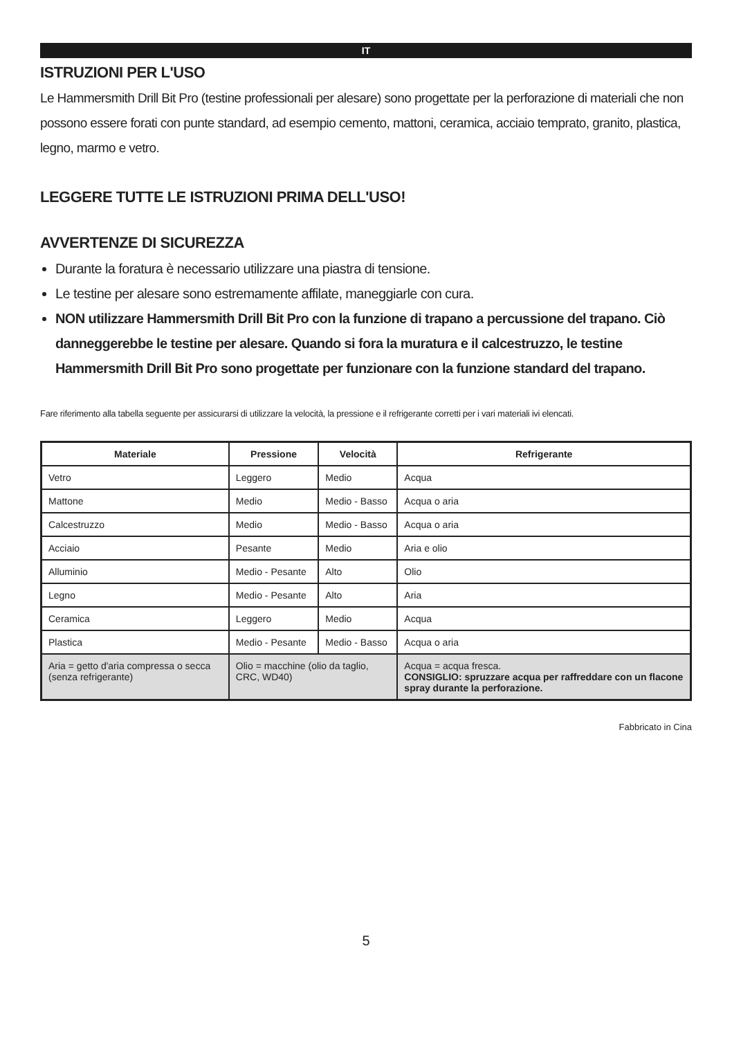IT
ISTRUZIONI PER L'USO
Le Hammersmith Drill Bit Pro (testine professionali per alesare) sono progettate per la perforazione di materiali che non possono essere forati con punte standard, ad esempio cemento, mattoni, ceramica, acciaio temprato, granito, plastica, legno, marmo e vetro.
LEGGERE TUTTE LE ISTRUZIONI PRIMA DELL'USO!
AVVERTENZE DI SICUREZZA
Durante la foratura è necessario utilizzare una piastra di tensione.
Le testine per alesare sono estremamente affilate, maneggiarle con cura.
NON utilizzare Hammersmith Drill Bit Pro con la funzione di trapano a percussione del trapano. Ciò danneggerebbe le testine per alesare. Quando si fora la muratura e il calcestruzzo, le testine Hammersmith Drill Bit Pro sono progettate per funzionare con la funzione standard del trapano.
Fare riferimento alla tabella seguente per assicurarsi di utilizzare la velocità, la pressione e il refrigerante corretti per i vari materiali ivi elencati.
| Materiale | Pressione | Velocità | Refrigerante |
| --- | --- | --- | --- |
| Vetro | Leggero | Medio | Acqua |
| Mattone | Medio | Medio - Basso | Acqua o aria |
| Calcestruzzo | Medio | Medio - Basso | Acqua o aria |
| Acciaio | Pesante | Medio | Aria e olio |
| Alluminio | Medio - Pesante | Alto | Olio |
| Legno | Medio - Pesante | Alto | Aria |
| Ceramica | Leggero | Medio | Acqua |
| Plastica | Medio - Pesante | Medio - Basso | Acqua o aria |
| Aria = getto d'aria compressa o secca (senza refrigerante) | Olio = macchine (olio da taglio, CRC, WD40) | | Acqua = acqua fresca. CONSIGLIO: spruzzare acqua per raffreddare con un flacone spray durante la perforazione. |
Fabbricato in Cina
5